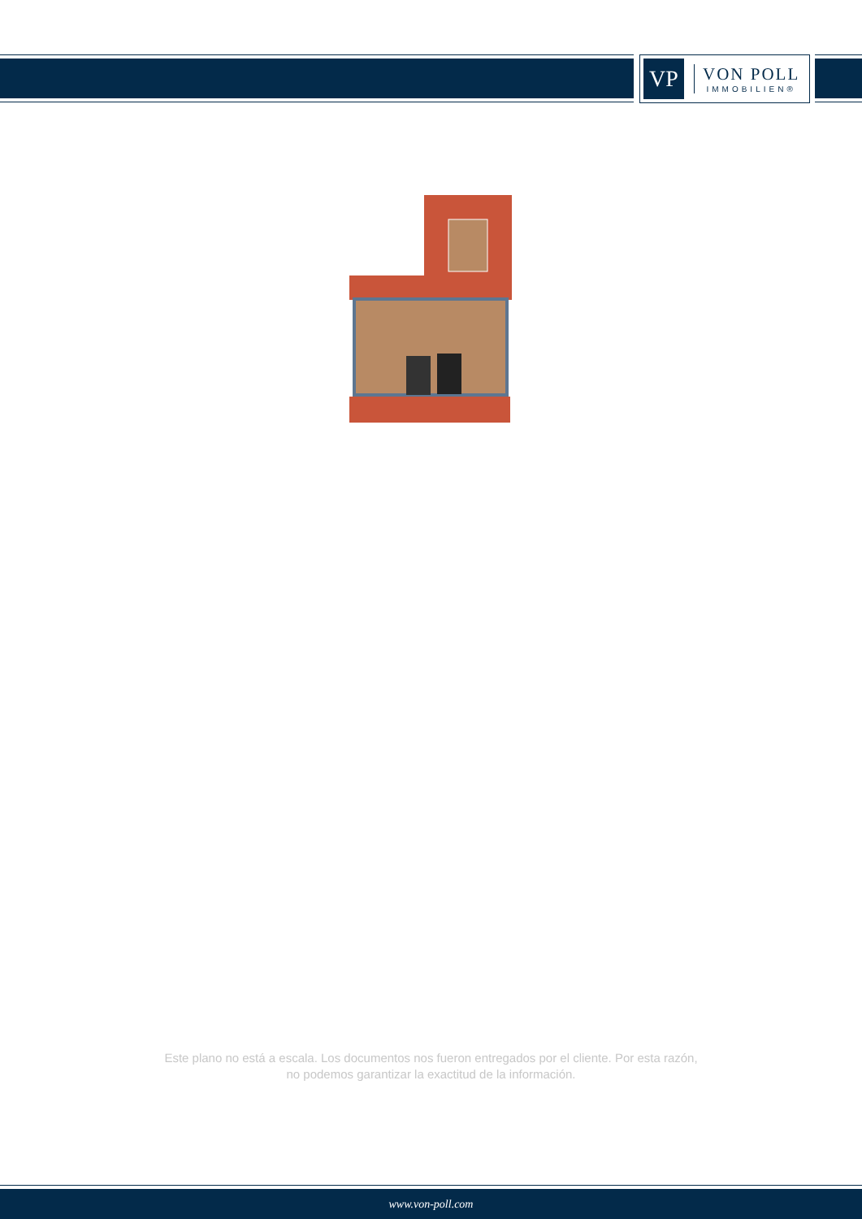VP
VON POLL
IMMOBILIEN®
Este plano no está a escala. Los documentos nos fueron entregados por el cliente. Por esta razón, no podemos garantizar la exactitud de la información.
www.von-poll.com